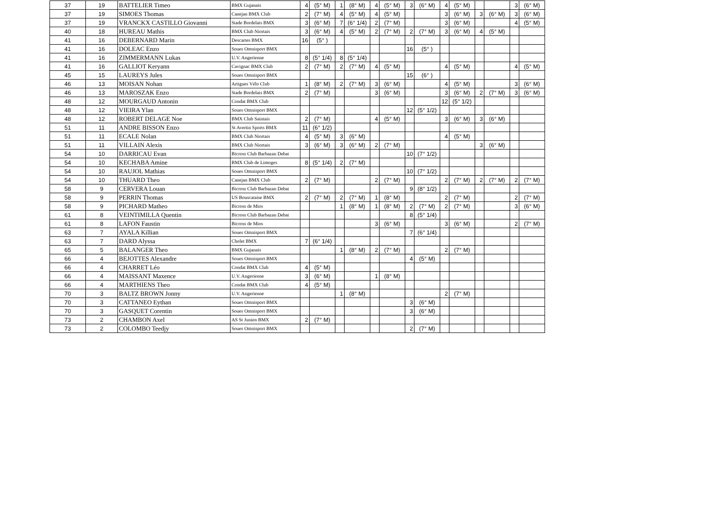| 37 | 19 | BATTELIER Timeo | BMX Gujanais | 4 | (5° M) | 1 | (8° M) | 4 | (5° M) | 3 | (6° M) | 4 | (5° M) | | | 3 | (6° M) |
| 37 | 19 | SIMOES Thomas | Canejan BMX Club | 2 | (7° M) | 4 | (5° M) | 4 | (5° M) | | | 3 | (6° M) | 3 | (6° M) | 3 | (6° M) |
| 37 | 19 | VRANCKX CASTILLO Giovanni | Stade Bordelais BMX | 3 | (6° M) | 7 | (6° 1/4) | 2 | (7° M) | | | 3 | (6° M) | | | 4 | (5° M) |
| 40 | 18 | HUREAU Mathis | BMX Club Niortais | 3 | (6° M) | 4 | (5° M) | 2 | (7° M) | 2 | (7° M) | 3 | (6° M) | 4 | (5° M) | | |
| 41 | 16 | DEBERNARD Marin | Descartes BMX | 16 | (5° ) | | | | | | | | | | | | |
| 41 | 16 | DOLEAC Enzo | Soues Omnisport BMX | | | | | | | 16 | (5° ) | | | | | | |
| 41 | 16 | ZIMMERMANN Lukas | U.V. Angerienne | 8 | (5° 1/4) | 8 | (5° 1/4) | | | | | | | | | | |
| 41 | 16 | GALLIOT Keryann | Cavignac BMX Club | 2 | (7° M) | 2 | (7° M) | 4 | (5° M) | | | 4 | (5° M) | | | 4 | (5° M) |
| 45 | 15 | LAUREYS Jules | Soues Omnisport BMX | | | | | | | 15 | (6° ) | | | | | | |
| 46 | 13 | MOISAN Nohan | Artigues Vélo Club | 1 | (8° M) | 2 | (7° M) | 3 | (6° M) | | | 4 | (5° M) | | | 3 | (6° M) |
| 46 | 13 | MAROSZAK Enzo | Stade Bordelais BMX | 2 | (7° M) | | | 3 | (6° M) | | | 3 | (6° M) | 2 | (7° M) | 3 | (6° M) |
| 48 | 12 | MOURGAUD Antonin | Condat BMX Club | | | | | | | | | 12 | (5° 1/2) | | | | |
| 48 | 12 | VIEIRA Ylan | Soues Omnisport BMX | | | | | | | 12 | (5° 1/2) | | | | | | |
| 48 | 12 | ROBERT DELAGE Noe | BMX Club Saintais | 2 | (7° M) | | | 4 | (5° M) | | | 3 | (6° M) | 3 | (6° M) | | |
| 51 | 11 | ANDRE BISSON Enzo | St Avertin Sports BMX | 11 | (6° 1/2) | | | | | | | | | | | | |
| 51 | 11 | ECALE Nolan | BMX Club Niortais | 4 | (5° M) | 3 | (6° M) | | | | | 4 | (5° M) | | | | |
| 51 | 11 | VILLAIN Alexis | BMX Club Niortais | 3 | (6° M) | 3 | (6° M) | 2 | (7° M) | | | | | 3 | (6° M) | | |
| 54 | 10 | DARRICAU Evan | Bicross Club Barbazan Debat | | | | | | | 10 | (7° 1/2) | | | | | | |
| 54 | 10 | KECHABA Amine | BMX Club de Limoges | 8 | (5° 1/4) | 2 | (7° M) | | | | | | | | | | |
| 54 | 10 | RAUJOL Mathias | Soues Omnisport BMX | | | | | | | 10 | (7° 1/2) | | | | | | |
| 54 | 10 | THUARD Theo | Canejan BMX Club | 2 | (7° M) | | | 2 | (7° M) | | | 2 | (7° M) | 2 | (7° M) | 2 | (7° M) |
| 58 | 9 | CERVERA Louan | Bicross Club Barbazan Debat | | | | | | | 9 | (8° 1/2) | | | | | | |
| 58 | 9 | PERRIN Thomas | US Bouscataise BMX | 2 | (7° M) | 2 | (7° M) | 1 | (8° M) | | | 2 | (7° M) | | | 2 | (7° M) |
| 58 | 9 | PICHARD Matheo | Bicross de Mios | | | 1 | (8° M) | 1 | (8° M) | 2 | (7° M) | 2 | (7° M) | | | 3 | (6° M) |
| 61 | 8 | VEINTIMILLA Quentin | Bicross Club Barbazan Debat | | | | | | | 8 | (5° 1/4) | | | | | | |
| 61 | 8 | LAFON Faustin | Bicross de Mios | | | | | 3 | (6° M) | | | 3 | (6° M) | | | 2 | (7° M) |
| 63 | 7 | AYALA Killian | Soues Omnisport BMX | | | | | | | 7 | (6° 1/4) | | | | | | |
| 63 | 7 | DARD Alyssa | Cholet BMX | 7 | (6° 1/4) | | | | | | | | | | | | |
| 65 | 5 | BALANGER Theo | BMX Gujanais | | | 1 | (8° M) | 2 | (7° M) | | | 2 | (7° M) | | | | |
| 66 | 4 | BEJOTTES Alexandre | Soues Omnisport BMX | | | | | | | 4 | (5° M) | | | | | | |
| 66 | 4 | CHARRET Léo | Condat BMX Club | 4 | (5° M) | | | | | | | | | | | | |
| 66 | 4 | MAISSANT Maxence | U.V. Angerienne | 3 | (6° M) | | | 1 | (8° M) | | | | | | | | |
| 66 | 4 | MARTHIENS Theo | Condat BMX Club | 4 | (5° M) | | | | | | | | | | | | |
| 70 | 3 | BALTZ BROWN Jonny | U.V. Angerienne | | | 1 | (8° M) | | | | | 2 | (7° M) | | | | |
| 70 | 3 | CATTANEO Eythan | Soues Omnisport BMX | | | | | | | 3 | (6° M) | | | | | | |
| 70 | 3 | GASQUET Corentin | Soues Omnisport BMX | | | | | | | 3 | (6° M) | | | | | | |
| 73 | 2 | CHAMBON Axel | AS St Junien BMX | 2 | (7° M) | | | | | | | | | | | | |
| 73 | 2 | COLOMBO Teedjy | Soues Omnisport BMX | | | | | | | 2 | (7° M) | | | | | | |